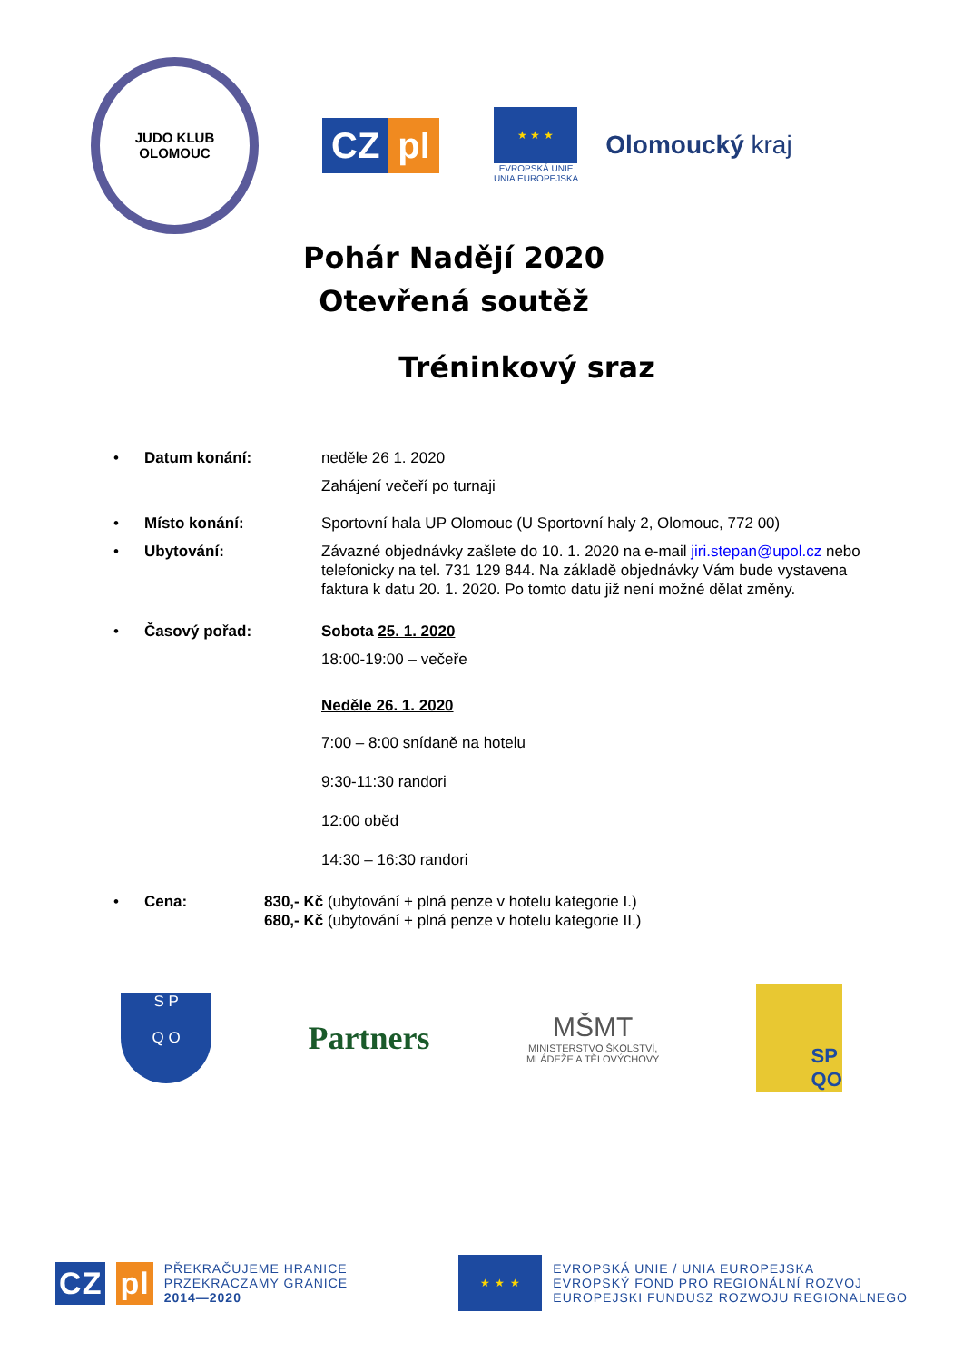JUDO KLUB
OLOMOUC
CZ pl
★ ★ ★
EVROPSKÁ UNIE
UNIA EUROPEJSKA
Olomoucký kraj
Pohár Nadějí 2020
Otevřená soutěž
Tréninkový sraz
• Datum konání: neděle 26 1. 2020
Zahájení večeří po turnaji
• Místo konání: Sportovní hala UP Olomouc (U Sportovní haly 2, Olomouc, 772 00)
• Ubytování: Závazné objednávky zašlete do 10. 1. 2020 na e-mail jiri.stepan@upol.cz nebo telefonicky na tel. 731 129 844. Na základě objednávky Vám bude vystavena faktura k datu 20. 1. 2020. Po tomto datu již není možné dělat změny.
• Časový pořad: Sobota 25. 1. 2020
18:00-19:00 – večeře
Neděle 26. 1. 2020
7:00 – 8:00 snídaně na hotelu
9:30-11:30 randori
12:00 oběd
14:30 – 16:30 randori
• Cena: 830,- Kč (ubytování + plná penze v hotelu kategorie I.)
680,- Kč (ubytování + plná penze v hotelu kategorie II.)
S P
Q O
Partners
MŠMT
MINISTERSTVO ŠKOLSTVÍ,
MLÁDEŽE A TĚLOVÝCHOVY
SP
QO
CZ pl
PŘEKRAČUJEME HRANICE
PRZEKRACZAMY GRANICE
2014—2020
★ ★ ★
EVROPSKÁ UNIE / UNIA EUROPEJSKA
EVROPSKÝ FOND PRO REGIONÁLNÍ ROZVOJ
EUROPEJSKI FUNDUSZ ROZWOJU REGIONALNEGO